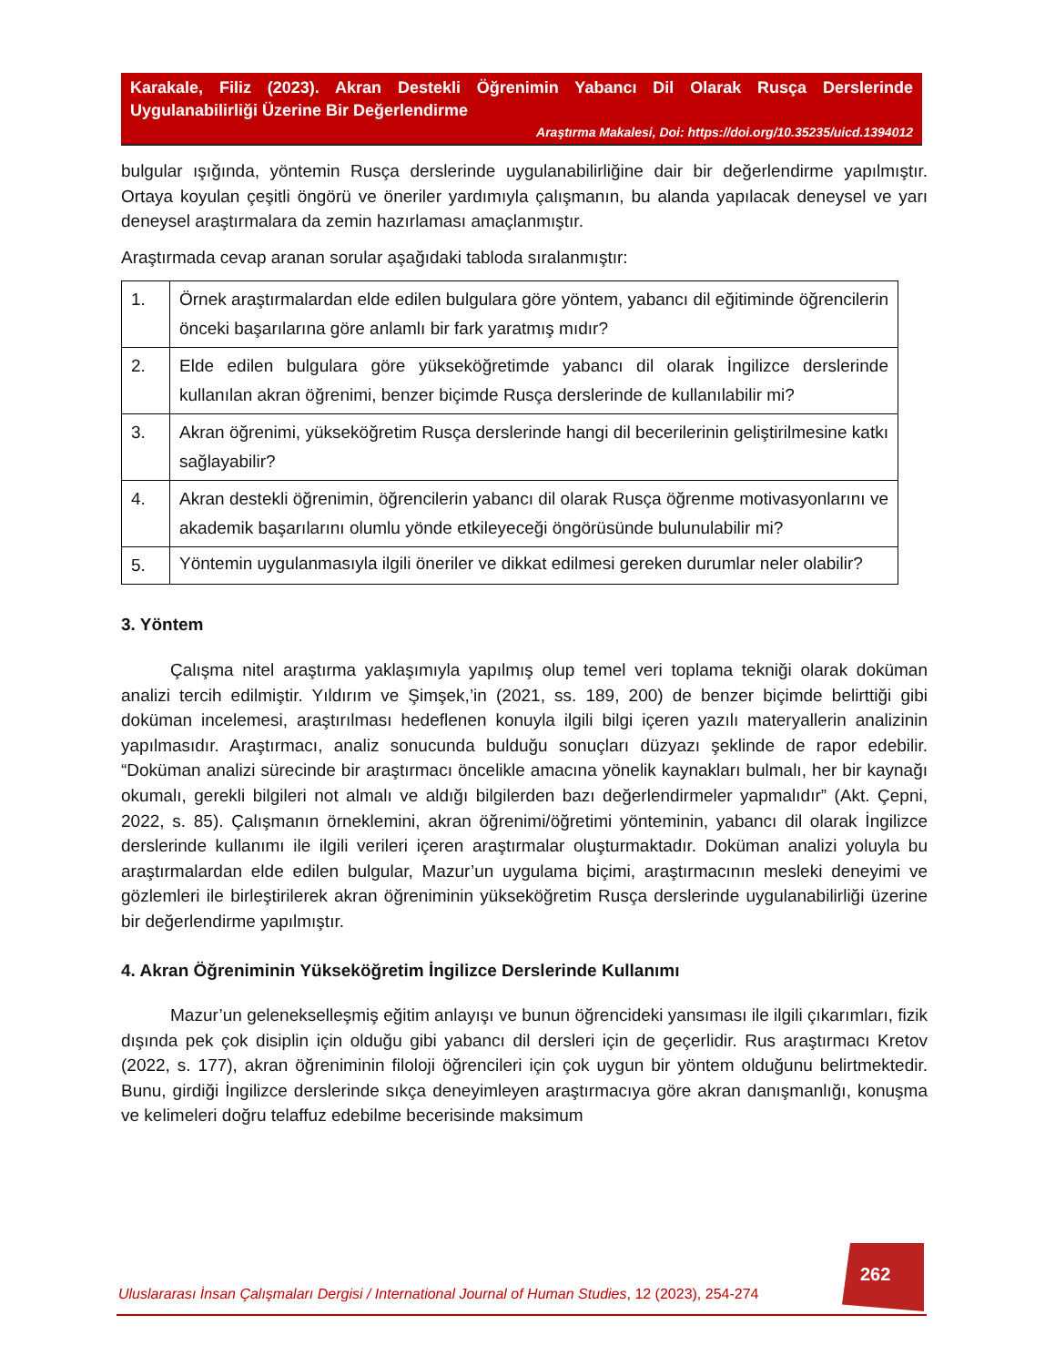Karakale, Filiz (2023). Akran Destekli Öğrenimin Yabancı Dil Olarak Rusça Derslerinde Uygulanabilirliği Üzerine Bir Değerlendirme
Araştırma Makalesi, Doi: https://doi.org/10.35235/uicd.1394012
bulgular ışığında, yöntemin Rusça derslerinde uygulanabilirliğine dair bir değerlendirme yapılmıştır. Ortaya koyulan çeşitli öngörü ve öneriler yardımıyla çalışmanın, bu alanda yapılacak deneysel ve yarı deneysel araştırmalara da zemin hazırlaması amaçlanmıştır.
Araştırmada cevap aranan sorular aşağıdaki tabloda sıralanmıştır:
| 1. | Örnek araştırmalardan elde edilen bulgulara göre yöntem, yabancı dil eğitiminde öğrencilerin önceki başarılarına göre anlamlı bir fark yaratmış mıdır? |
| 2. | Elde edilen bulgulara göre yükseköğretimde yabancı dil olarak İngilizce derslerinde kullanılan akran öğrenimi, benzer biçimde Rusça derslerinde de kullanılabilir mi? |
| 3. | Akran öğrenimi, yükseköğretim Rusça derslerinde hangi dil becerilerinin geliştirilmesine katkı sağlayabilir? |
| 4. | Akran destekli öğrenimin, öğrencilerin yabancı dil olarak Rusça öğrenme motivasyonlarını ve akademik başarılarını olumlu yönde etkileyeceği öngörüsünde bulunulabilir mi? |
| 5. | Yöntemin uygulanmasıyla ilgili öneriler ve dikkat edilmesi gereken durumlar neler olabilir? |
3. Yöntem
Çalışma nitel araştırma yaklaşımıyla yapılmış olup temel veri toplama tekniği olarak doküman analizi tercih edilmiştir. Yıldırım ve Şimşek,’in (2021, ss. 189, 200) de benzer biçimde belirttiği gibi doküman incelemesi, araştırılması hedeflenen konuyla ilgili bilgi içeren yazılı materyallerin analizinin yapılmasıdır. Araştırmacı, analiz sonucunda bulduğu sonuçları düzyazı şeklinde de rapor edebilir. “Doküman analizi sürecinde bir araştırmacı öncelikle amacına yönelik kaynakları bulmalı, her bir kaynağı okumalı, gerekli bilgileri not almalı ve aldığı bilgilerden bazı değerlendirmeler yapmalıdır” (Akt. Çepni, 2022, s. 85). Çalışmanın örneklemini, akran öğrenimi/öğretimi yönteminin, yabancı dil olarak İngilizce derslerinde kullanımı ile ilgili verileri içeren araştırmalar oluşturmaktadır. Doküman analizi yoluyla bu araştırmalardan elde edilen bulgular, Mazur’un uygulama biçimi, araştırmacının mesleki deneyimi ve gözlemleri ile birleştirilerek akran öğreniminin yükseköğretim Rusça derslerinde uygulanabilirliği üzerine bir değerlendirme yapılmıştır.
4. Akran Öğreniminin Yükseköğretim İngilizce Derslerinde Kullanımı
Mazur’un geleneksel­leşmiş eğitim anlayışı ve bunun öğrencideki yansıması ile ilgili çıkarımları, fizik dışında pek çok disiplin için olduğu gibi yabancı dil dersleri için de geçerlidir. Rus araştırmacı Kretov (2022, s. 177), akran öğreniminin filoloji öğrencileri için çok uygun bir yöntem olduğunu belirtmektedir. Bunu, girdiği İngilizce derslerinde sıkça deneyimleyen araştırmacıya göre akran danışmanlığı, konuşma ve kelimeleri doğru telaffuz edebilme becerisinde maksimum
262
Uluslararası İnsan Çalışmaları Dergisi / International Journal of Human Studies, 12 (2023), 254-274